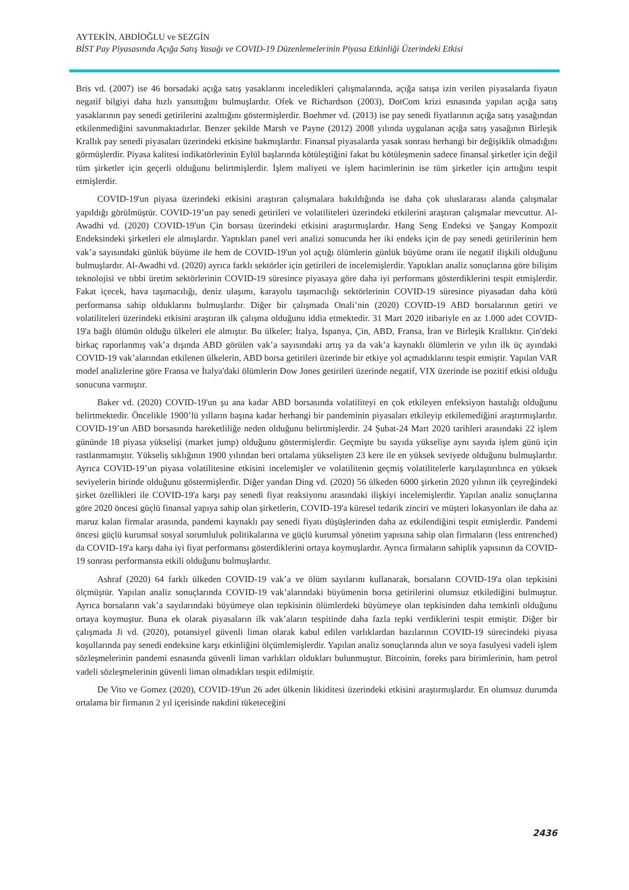AYTEKİN, ABDİOĞLU ve SEZGİN
BİST Pay Piyasasında Açığa Satış Yasağı ve COVID-19 Düzenlemelerinin Piyasa Etkinliği Üzerindeki Etkisi
Bris vd. (2007) ise 46 borsadaki açığa satış yasaklarını inceledikleri çalışmalarında, açığa satışa izin verilen piyasalarda fiyatın negatif bilgiyi daha hızlı yansıttığını bulmuşlardır. Ofek ve Richardson (2003), DotCom krizi esnasında yapılan açığa satış yasaklarının pay senedi getirilerini azalttığını göstermişlerdir. Boehmer vd. (2013) ise pay senedi fiyatlarının açığa satış yasağından etkilenmediğini savunmaktadırlar. Benzer şekilde Marsh ve Payne (2012) 2008 yılında uygulanan açığa satış yasağının Birleşik Krallık pay senedi piyasaları üzerindeki etkisine bakmışlardır. Finansal piyasalarda yasak sonrası herhangi bir değişiklik olmadığını görmüşlerdir. Piyasa kalitesi indikatörlerinin Eylül başlarında kötüleştiğini fakat bu kötüleşmenin sadece finansal şirketler için değil tüm şirketler için geçerli olduğunu belirtmişlerdir. İşlem maliyeti ve işlem hacimlerinin ise tüm şirketler için arttığını tespit etmişlerdir.
COVID-19'un piyasa üzerindeki etkisini araştıran çalışmalara bakıldığında ise daha çok uluslararası alanda çalışmalar yapıldığı görülmüştür. COVID-19’un pay senedi getirileri ve volatiliteleri üzerindeki etkilerini araştıran çalışmalar mevcuttur. Al-Awadhi vd. (2020) COVID-19'un Çin borsası üzerindeki etkisini araştırmışlardır. Hang Seng Endeksi ve Şangay Kompozit Endeksindeki şirketleri ele almışlardır. Yaptıkları panel veri analizi sonucunda her iki endeks için de pay senedi getirilerinin hem vak’a sayısındaki günlük büyüme ile hem de COVID-19'un yol açtığı ölümlerin günlük büyüme oranı ile negatif ilişkili olduğunu bulmuşlardır. Al-Awadhi vd. (2020) ayrıca farklı sektörler için getirileri de incelemişlerdir. Yaptıkları analiz sonuçlarına göre bilişim teknolojisi ve tıbbi üretim sektörlerinin COVID-19 süresince piyasaya göre daha iyi performans gösterdiklerini tespit etmişlerdir. Fakat içecek, hava taşımacılığı, deniz ulaşımı, karayolu taşımacılığı sektörlerinin COVID-19 süresince piyasadan daha kötü performansa sahip olduklarını bulmuşlardır. Diğer bir çalışmada Onali’nin (2020) COVID-19 ABD borsalarının getiri ve volatiliteleri üzerindeki etkisini araştıran ilk çalışma olduğunu iddia etmektedir. 31 Mart 2020 itibariyle en az 1.000 adet COVID-19'a bağlı ölümün olduğu ülkeleri ele almıştır. Bu ülkeler; İtalya, İspanya, Çin, ABD, Fransa, İran ve Birleşik Krallıktır. Çin'deki birkaç raporlanmış vak’a dışında ABD görülen vak’a sayısındaki artış ya da vak’a kaynaklı ölümlerin ve yılın ilk üç ayındaki COVID-19 vak’alarından etkilenen ülkelerin, ABD borsa getirileri üzerinde bir etkiye yol açmadıklarını tespit etmiştir. Yapılan VAR model analizlerine göre Fransa ve İtalya'daki ölümlerin Dow Jones getirileri üzerinde negatif, VIX üzerinde ise pozitif etkisi olduğu sonucuna varmıştır.
Baker vd. (2020) COVID-19'un şu ana kadar ABD borsasında volatiliteyi en çok etkileyen enfeksiyon hastalığı olduğunu belirtmektedir. Öncelikle 1900’lü yılların başına kadar herhangi bir pandeminin piyasaları etkileyip etkilemediğini araştırmışlardır. COVID-19’un ABD borsasında hareketliliğe neden olduğunu belirtmişlerdir. 24 Şubat-24 Mart 2020 tarihleri arasındaki 22 işlem gününde 18 piyasa yükselişi (market jump) olduğunu göstermişlerdir. Geçmişte bu sayıda yükselişe aynı sayıda işlem günü için rastlanmamıştır. Yükseliş sıklığının 1900 yılından beri ortalama yükselişten 23 kere ile en yüksek seviyede olduğunu bulmuşlardır. Ayrıca COVID-19’un piyasa volatilitesine etkisini incelemişler ve volatilitenin geçmiş volatilitelerle karşılaştırılınca en yüksek seviyelerin birinde olduğunu göstermişlerdir. Diğer yandan Ding vd. (2020) 56 ülkeden 6000 şirketin 2020 yılının ilk çeyreğindeki şirket özellikleri ile COVID-19'a karşı pay senedi fiyat reaksiyonu arasındaki ilişkiyi incelemişlerdir. Yapılan analiz sonuçlarına göre 2020 öncesi güçlü finansal yapıya sahip olan şirketlerin, COVID-19'a küresel tedarik zinciri ve müşteri lokasyonları ile daha az maruz kalan firmalar arasında, pandemi kaynaklı pay senedi fiyatı düşüşlerinden daha az etkilendiğini tespit etmişlerdir. Pandemi öncesi güçlü kurumsal sosyal sorumluluk politikalarına ve güçlü kurumsal yönetim yapısına sahip olan firmaların (less entrenched) da COVID-19'a karşı daha iyi fiyat performansı gösterdiklerini ortaya koymuşlardır. Ayrıca firmaların sahiplik yapısının da COVID-19 sonrası performansta etkili olduğunu bulmuşlardır.
Ashraf (2020) 64 farklı ülkeden COVID-19 vak’a ve ölüm sayılarını kullanarak, borsaların COVID-19'a olan tepkisini ölçmüştür. Yapılan analiz sonuçlarında COVID-19 vak’alarındaki büyümenin borsa getirilerini olumsuz etkilediğini bulmuştur. Ayrıca borsaların vak’a sayılarındaki büyümeye olan tepkisinin ölümlerdeki büyümeye olan tepkisinden daha temkinli olduğunu ortaya koymuştur. Buna ek olarak piyasaların ilk vak’aların tespitinde daha fazla tepki verdiklerini tespit etmiştir. Diğer bir çalışmada Ji vd. (2020), potansiyel güvenli liman olarak kabul edilen varlıklardan bazılarının COVID-19 sürecindeki piyasa koşullarında pay senedi endeksine karşı etkinliğini ölçümlemişlerdir. Yapılan analiz sonuçlarında altın ve soya fasulyesi vadeli işlem sözleşmelerinin pandemi esnasında güvenli liman varlıkları oldukları bulunmuştur. Bitcoinin, foreks para birimlerinin, ham petrol vadeli sözleşmelerinin güvenli liman olmadıkları tespit edilmiştir.
De Vito ve Gomez (2020), COVID-19'un 26 adet ülkenin likiditesi üzerindeki etkisini araştırmışlardır. En olumsuz durumda ortalama bir firmanın 2 yıl içerisinde nakdini tüketeceğini
2436